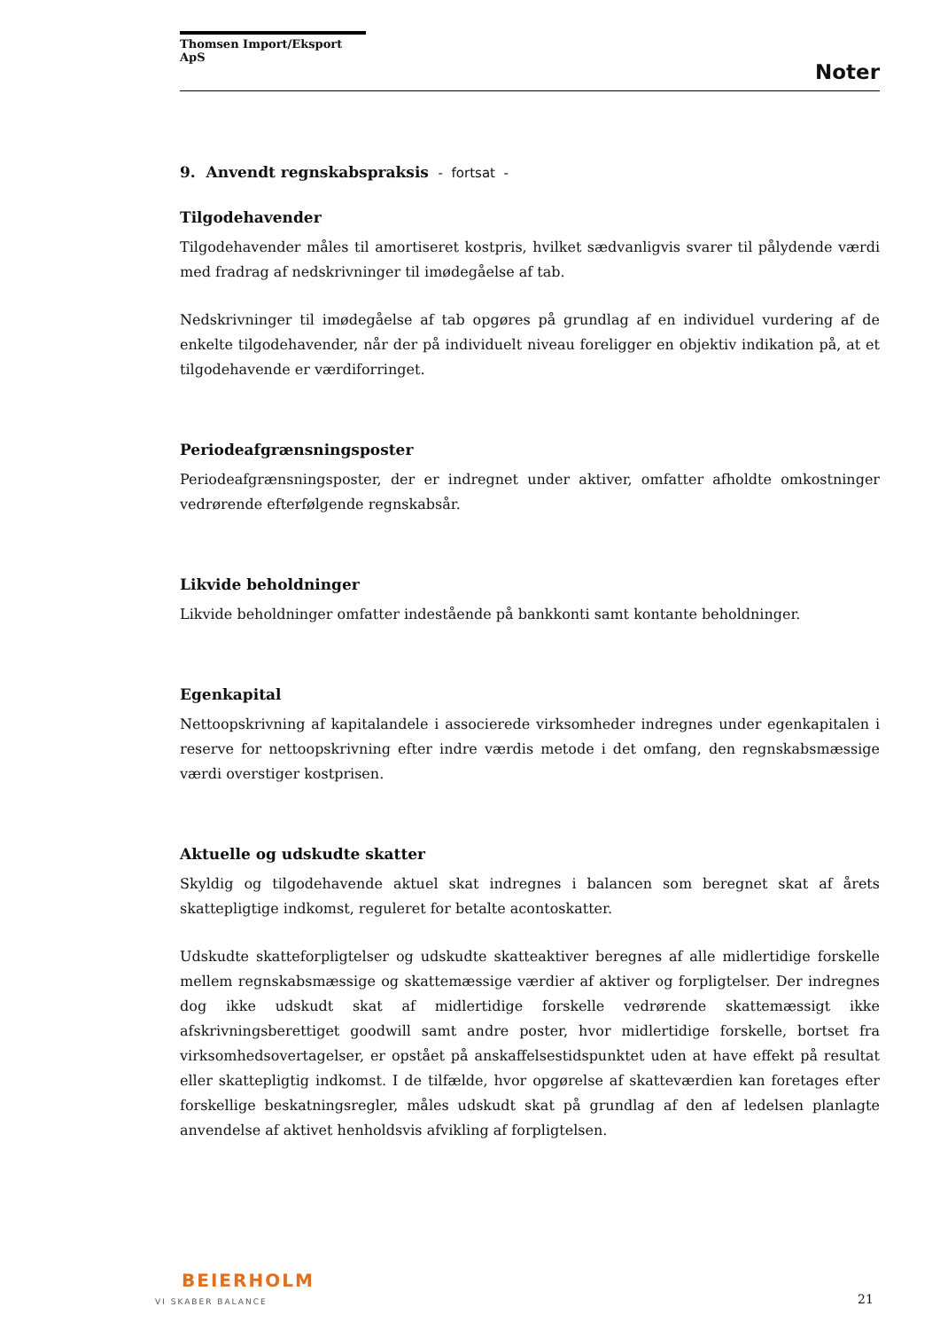Thomsen Import/Eksport ApS
Noter
9. Anvendt regnskabspraksis - fortsat -
Tilgodehavender
Tilgodehavender måles til amortiseret kostpris, hvilket sædvanligvis svarer til pålydende værdi med fradrag af nedskrivninger til imødegåelse af tab.
Nedskrivninger til imødegåelse af tab opgøres på grundlag af en individuel vurdering af de enkelte tilgodehavender, når der på individuelt niveau foreligger en objektiv indikation på, at et tilgodehavende er værdiforringet.
Periodeafgrænsningsposter
Periodeafgrænsningsposter, der er indregnet under aktiver, omfatter afholdte omkostninger vedrørende efterfølgende regnskabsår.
Likvide beholdninger
Likvide beholdninger omfatter indestående på bankkonti samt kontante beholdninger.
Egenkapital
Nettoopskrivning af kapitalandele i associerede virksomheder indregnes under egenkapitalen i reserve for nettoopskrivning efter indre værdis metode i det omfang, den regnskabsmæssige værdi overstiger kostprisen.
Aktuelle og udskudte skatter
Skyldig og tilgodehavende aktuel skat indregnes i balancen som beregnet skat af årets skattepligtige indkomst, reguleret for betalte acontoskatter.
Udskudte skatteforpligtelser og udskudte skatteaktiver beregnes af alle midlertidige forskelle mellem regnskabsmæssige og skattemæssige værdier af aktiver og forpligtelser. Der indregnes dog ikke udskudt skat af midlertidige forskelle vedrørende skattemæssigt ikke afskrivningsberettiget goodwill samt andre poster, hvor midlertidige forskelle, bortset fra virksomhedsovertagelser, er opstået på anskaffelsestidspunktet uden at have effekt på resultat eller skattepligtig indkomst. I de tilfælde, hvor opgørelse af skatteværdien kan foretages efter forskellige beskatningsregler, måles udskudt skat på grundlag af den af ledelsen planlagte anvendelse af aktivet henholdsvis afvikling af forpligtelsen.
BEIERHOLM
VI SKABER BALANCE
21